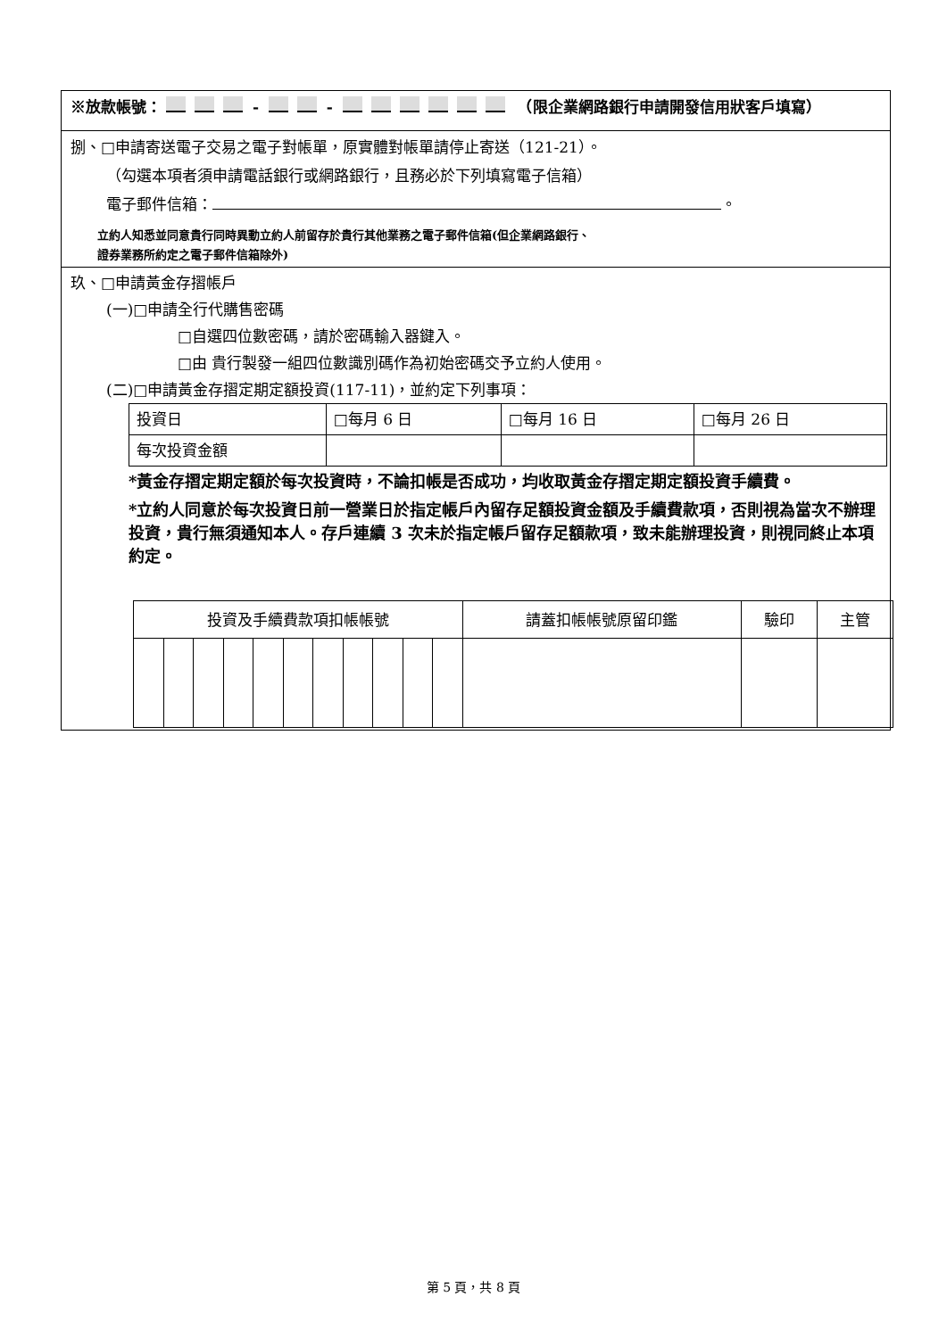※放款帳號： - - 　（限企業網路銀行申請開發信用狀客戶填寫）
捌、□申請寄送電子交易之電子對帳單，原實體對帳單請停止寄送（121-21）。
（勾選本項者須申請電話銀行或網路銀行，且務必於下列填寫電子信箱）
電子郵件信箱： 。
立約人知悉並同意貴行同時異動立約人前留存於貴行其他業務之電子郵件信箱(但企業網路銀行、
證券業務所約定之電子郵件信箱除外)
玖、□申請黃金存摺帳戶
(一)□申請全行代購售密碼
□自選四位數密碼，請於密碼輸入器鍵入。
□由 貴行製發一組四位數識別碼作為初始密碼交予立約人使用。
(二)□申請黃金存摺定期定額投資(117-11)，並約定下列事項：
| 投資日 | □每月 6 日 | □每月 16 日 | □每月 26 日 |
| 每次投資金額 | | | |
*黃金存摺定期定額於每次投資時，不論扣帳是否成功，均收取黃金存摺定期定額投資手續費。
*立約人同意於每次投資日前一營業日於指定帳戶內留存足額投資金額及手續費款項，否則視為當次不辦理投資，貴行無須通知本人。存戶連續 3 次未於指定帳戶留存足額款項，致未能辦理投資，則視同終止本項約定。
| 投資及手續費款項扣帳帳號 | | | | | | | | | | | 請蓋扣帳帳號原留印鑑 | 驗印 | 主管 |
第 5 頁，共 8 頁